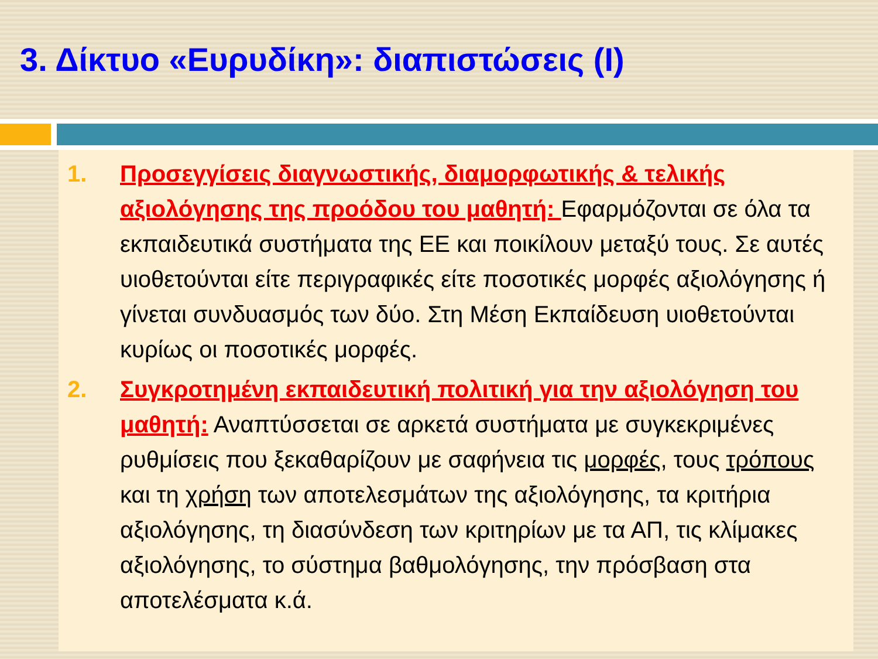3. Δίκτυο «Ευρυδίκη»: διαπιστώσεις (Ι)
1. Προσεγγίσεις διαγνωστικής, διαμορφωτικής & τελικής αξιολόγησης της προόδου του μαθητή: Εφαρμόζονται σε όλα τα εκπαιδευτικά συστήματα της ΕΕ και ποικίλουν μεταξύ τους. Σε αυτές υιοθετούνται είτε περιγραφικές είτε ποσοτικές μορφές αξιολόγησης ή γίνεται συνδυασμός των δύο. Στη Μέση Εκπαίδευση υιοθετούνται κυρίως οι ποσοτικές μορφές.
2. Συγκροτημένη εκπαιδευτική πολιτική για την αξιολόγηση του μαθητή: Αναπτύσσεται σε αρκετά συστήματα με συγκεκριμένες ρυθμίσεις που ξεκαθαρίζουν με σαφήνεια τις μορφές, τους τρόπους και τη χρήση των αποτελεσμάτων της αξιολόγησης, τα κριτήρια αξιολόγησης, τη διασύνδεση των κριτηρίων με τα ΑΠ, τις κλίμακες αξιολόγησης, το σύστημα βαθμολόγησης, την πρόσβαση στα αποτελέσματα κ.ά.